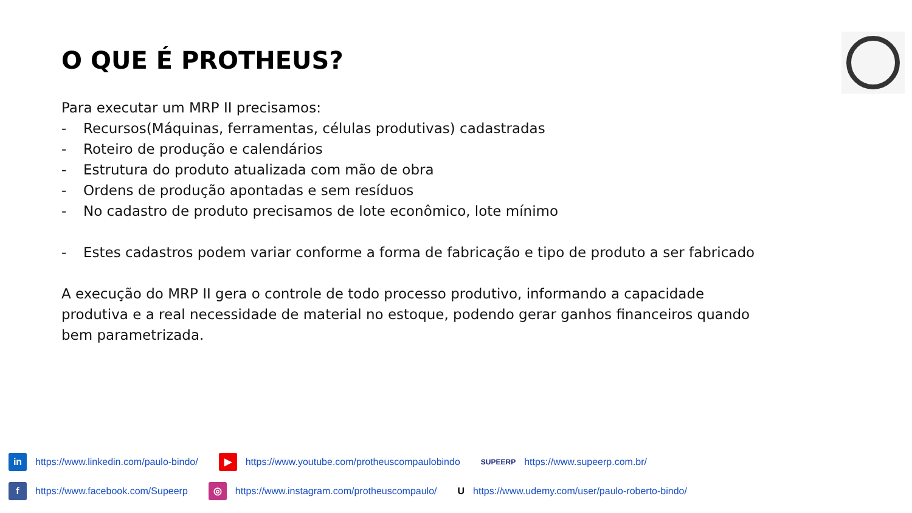O QUE É PROTHEUS?
Para executar um MRP II precisamos:
- Recursos(Máquinas, ferramentas, células produtivas) cadastradas
- Roteiro de produção e calendários
- Estrutura do produto atualizada com mão de obra
- Ordens de produção apontadas e sem resíduos
- No cadastro de produto precisamos de lote econômico, lote mínimo
- Estes cadastros podem variar conforme a forma de fabricação e tipo de produto a ser fabricado
A execução do MRP II gera o controle de todo processo produtivo, informando a capacidade produtiva e a real necessidade de material no estoque, podendo gerar ganhos financeiros quando bem parametrizada.
in https://www.linkedin.com/paulo-bindo/ ▶ https://www.youtube.com/protheuscompaulobindo SUPEERP https://www.supeerp.com.br/
f https://www.facebook.com/Supeerp ◎ https://www.instagram.com/protheuscompaulo/ U https://www.udemy.com/user/paulo-roberto-bindo/